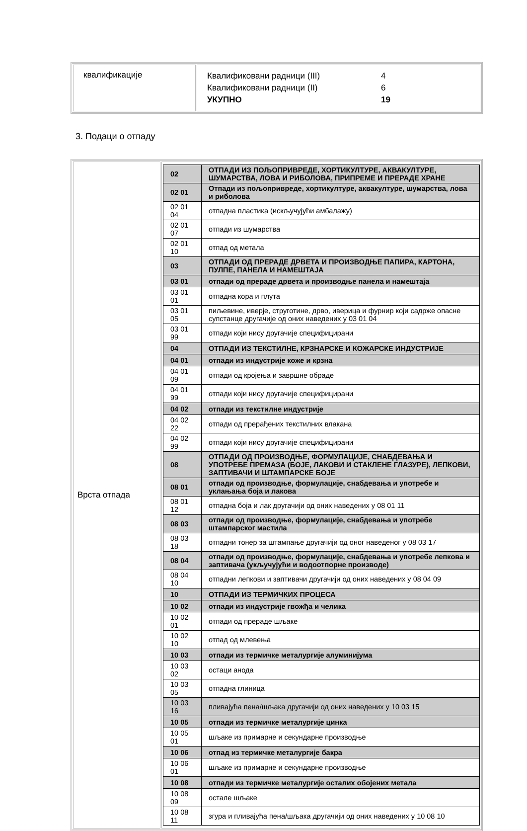| квалификације | Квалификовани радници (III) 4 Квалификовани радници (II) 6 УКУПНО 19 |
3. Подаци о отпаду
| Врста отпада | / 02 / ОТПАДИ ИЗ ПОЉОПРИВРЕДЕ, ХОРТИКУЛТУРЕ, АКВАКУЛТУРЕ, ШУМАРСТВА, ЛОВА И РИБОЛОВА, ПРИПРЕМЕ И ПРЕРАДЕ ХРАНЕ / / 02 01 / Отпади из пољопривреде, хортикултуре, аквакултуре, шумарства, лова и риболова / / 02 01 04 / отпадна пластика (искључујући амбалажу) / / 02 01 07 / отпади из шумарства / / 02 01 10 / отпад од метала / / 03 / ОТПАДИ ОД ПРЕРАДЕ ДРВЕТА И ПРОИЗВОДЊЕ ПАПИРА, КАРТОНА, ПУЛПЕ, ПАНЕЛА И НАМЕШТАЈА / / 03 01 / отпади од прераде дрвета и производње панела и намештаја / / 03 01 01 / отпадна кора и плута / / 03 01 05 / пиљевине, иверје, струготине, дрво, иверица и фурнир који садрже опасне супстанце другачије од оних наведених у 03 01 04 / / 03 01 99 / отпади који нису другачије специфицирани / / 04 / ОТПАДИ ИЗ ТЕКСТИЛНЕ, КРЗНАРСКЕ И КОЖАРСКЕ ИНДУСТРИЈЕ / / 04 01 / отпади из индустрије коже и крзна / / 04 01 09 / отпади од кројења и завршне обраде / / 04 01 99 / отпади који нису другачије специфицирани / / 04 02 / отпади из текстилне индустрије / / 04 02 22 / отпади од прерађених текстилних влакана / / 04 02 99 / отпади који нису другачије специфицирани / / 08 / ОТПАДИ ОД ПРОИЗВОДЊЕ, ФОРМУЛАЦИЈЕ, СНАБДЕВАЊА И УПОТРЕБЕ ПРЕМАЗА (БОЈЕ, ЛАКОВИ И СТАКЛЕНЕ ГЛАЗУРЕ), ЛЕПКОВИ, ЗАПТИВАЧИ И ШТАМПАРСКЕ БОЈЕ / / 08 01 / отпади од производње, формулације, снабдевања и употребе и уклањања боја и лакова / / 08 01 12 / отпадна боја и лак другачији од оних наведених у 08 01 11 / / 08 03 / отпади од производње, формулације, снабдевања и употребе штампарског мастила / / 08 03 18 / отпадни тонер за штампање другачији од оног наведеног у 08 03 17 / / 08 04 / отпади од производње, формулације, снабдевања и употребе лепкова и заптивача (укључујући и водоотпорне производе) / / 08 04 10 / отпадни лепкови и заптивачи другачији од оних наведених у 08 04 09 / / 10 / ОТПАДИ ИЗ ТЕРМИЧКИХ ПРОЦЕСА / / 10 02 / отпади из индустрије гвожђа и челика / / 10 02 01 / отпади од прераде шљаке / / 10 02 10 / отпад од млевења / / 10 03 / отпади из термичке металургије алуминијума / / 10 03 02 / остаци анода / / 10 03 05 / отпадна глиница / / 10 03 16 / пливајућа пена/шљака другачији од оних наведених у 10 03 15 / / 10 05 / отпади из термичке металургије цинка / / 10 05 01 / шљаке из примарне и секундарне производње / / 10 06 / отпад из термичке металургије бакра / / 10 06 01 / шљаке из примарне и секундарне производње / / 10 08 / отпади из термичке металургије осталих обојених метала / / 10 08 09 / остале шљаке / / 10 08 11 / згура и пливајућа пена/шљака другачији од оних наведених у 10 08 10 / |